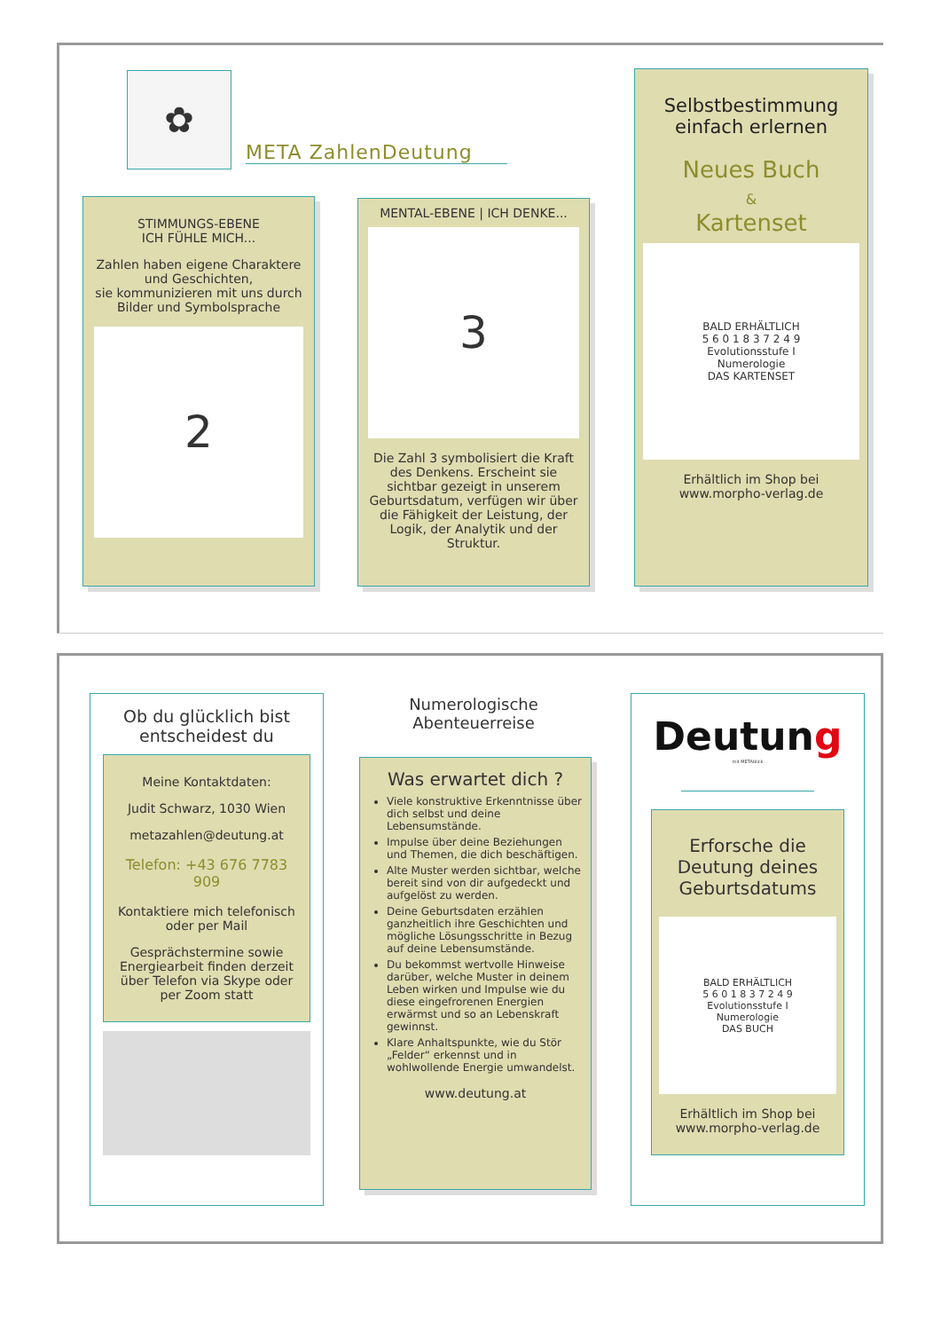✿
META ZahlenDeutung
STIMMUNGS-EBENE
ICH FÜHLE MICH...
Zahlen haben eigene Charaktere und Geschichten,
sie kommunizieren mit uns durch Bilder und Symbolsprache
2
MENTAL-EBENE | ICH DENKE...
3
Die Zahl 3 symbolisiert die Kraft des Denkens. Erscheint sie sichtbar gezeigt in unserem Geburtsdatum, verfügen wir über die Fähigkeit der Leistung, der Logik, der Analytik und der Struktur.
Selbstbestimmung einfach erlernen
Neues Buch
&
Kartenset
BALD ERHÄLTLICH
5 6 0 1 8 3 7 2 4 9
Evolutionsstufe I
Numerologie
DAS KARTENSET
Erhältlich im Shop bei
www.morpho-verlag.de
Ob du glücklich bist entscheidest du
Meine Kontaktdaten:
Judit Schwarz, 1030 Wien
metazahlen@deutung.at
Telefon: +43 676 7783 909
Kontaktiere mich telefonisch oder per Mail
Gesprächstermine sowie Energiearbeit finden derzeit über Telefon via Skype oder per Zoom statt
Numerologische Abenteuerreise
Was erwartet dich ?
Viele konstruktive Erkenntnisse über dich selbst und deine Lebensumstände.
Impulse über deine Beziehungen und Themen, die dich beschäftigen.
Alte Muster werden sichtbar, welche bereit sind von dir aufgedeckt und aufgelöst zu werden.
Deine Geburtsdaten erzählen ganzheitlich ihre Geschichten und mögliche Lösungsschritte in Bezug auf deine Lebensumstände.
Du bekommst wertvolle Hinweise darüber, welche Muster in deinem Leben wirken und Impulse wie du diese eingefrorenen Energien erwärmst und so an Lebenskraft gewinnst.
Klare Anhaltspunkte, wie du Stör „Felder“ erkennst und in wohlwollende Energie umwandelst.
www.deutung.at
Deutung
mit METAblick
Erforsche die Deutung deines Geburtsdatums
BALD ERHÄLTLICH
5 6 0 1 8 3 7 2 4 9
Evolutionsstufe I
Numerologie
DAS BUCH
Erhältlich im Shop bei
www.morpho-verlag.de